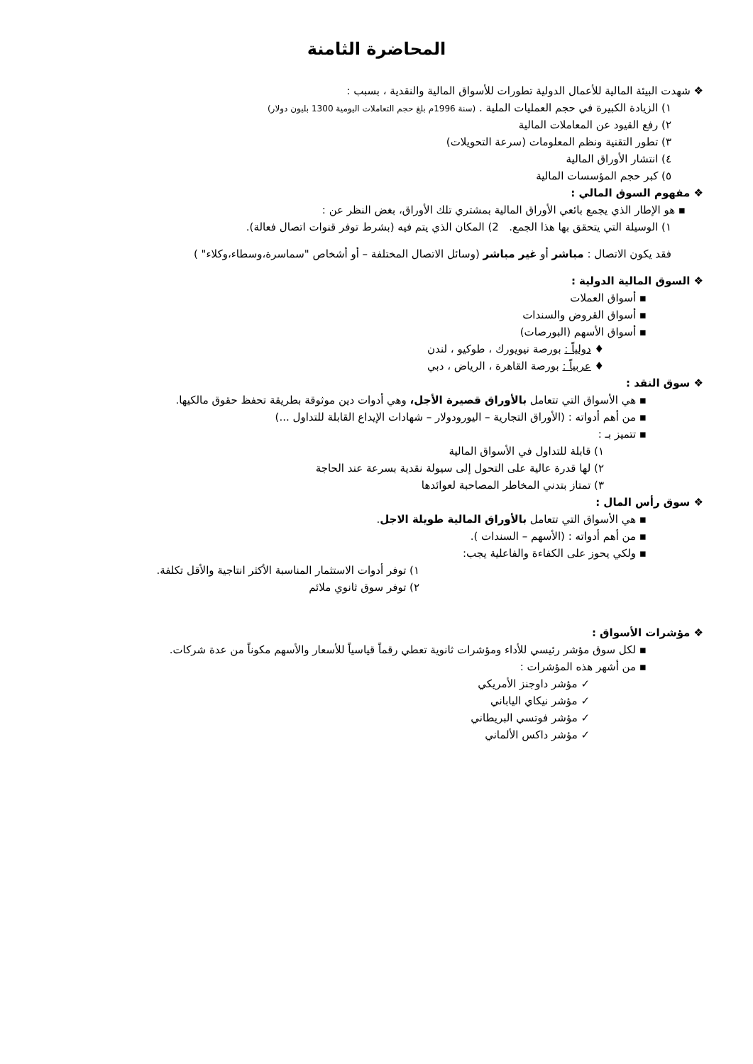المحاضرة الثامنة
❖ شهدت البيئة المالية للأعمال الدولية تطورات للأسواق المالية والنقدية ، بسبب :
١) الزيادة الكبيرة في حجم العمليات الملية . (سنة 1996م بلغ حجم التعاملات اليومية 1300 بليون دولار)
٢) رفع القيود عن المعاملات المالية
٣) تطور التقنية ونظم المعلومات (سرعة التحويلات)
٤) انتشار الأوراق المالية
٥) كبر حجم المؤسسات المالية
❖ مفهوم السوق المالي :
▪ هو الإطار الذي يجمع بائعي الأوراق المالية بمشتري تلك الأوراق، بغض النظر عن :
١) الوسيلة التي يتحقق بها هذا الجمع. 2) المكان الذي يتم فيه (بشرط توفر قنوات اتصال فعالة).
فقد يكون الاتصال : مباشر أو غير مباشر (وسائل الاتصال المختلفة – أو أشخاص "سماسرة،وسطاء،وكلاء" )
❖ السوق المالية الدولية :
▪ أسواق العملات
▪ أسواق القروض والسندات
▪ أسواق الأسهم (البورصات)
♦ دولياً : بورصة نيويورك ، طوكيو ، لندن
♦ عربياً : بورصة القاهرة ، الرياض ، دبي
❖ سوق النقد :
▪ هي الأسواق التي تتعامل بالأوراق قصيرة الأجل، وهي أدوات دين موثوقة بطريقة تحفظ حقوق مالكيها.
▪ من أهم أدواته : (الأوراق التجارية – اليورودولار – شهادات الإيداع القابلة للتداول ...)
▪ تتميز بـ :
١) قابلة للتداول في الأسواق المالية
٢) لها قدرة عالية على التحول إلى سيولة نقدية بسرعة عند الحاجة
٣) تمتاز بتدني المخاطر المصاحبة لعوائدها
❖ سوق رأس المال :
▪ هي الأسواق التي تتعامل بالأوراق المالية طويلة الاجل.
▪ من أهم أدواته : (الأسهم – السندات ).
▪ ولكي يحوز على الكفاءة والفاعلية يجب:
١) توفر أدوات الاستثمار المناسبة الأكثر انتاجية والأقل تكلفة.
٢) توفر سوق ثانوي ملائم
❖ مؤشرات الأسواق :
▪ لكل سوق مؤشر رئيسي للأداء ومؤشرات ثانوية تعطي رقماً قياسياً للأسعار والأسهم مكوناً من عدة شركات.
▪ من أشهر هذه المؤشرات :
✓ مؤشر داوجنز الأمريكي
✓ مؤشر نيكاي الياباني
✓ مؤشر فوتسي البريطاني
✓ مؤشر داكس الألماني